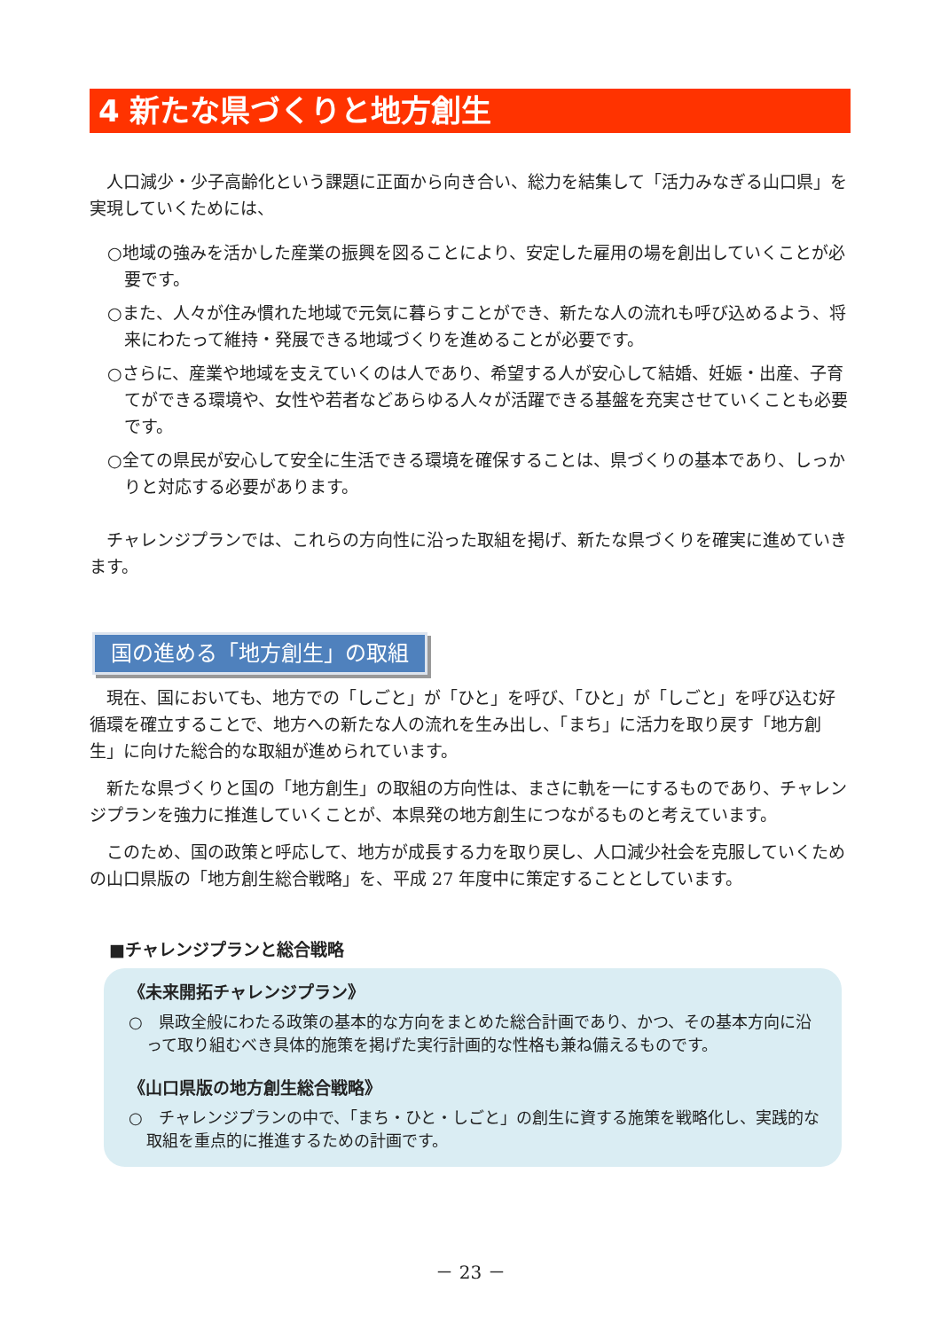4 新たな県づくりと地方創生
人口減少・少子高齢化という課題に正面から向き合い、総力を結集して「活力みなぎる山口県」を実現していくためには、
○地域の強みを活かした産業の振興を図ることにより、安定した雇用の場を創出していくことが必要です。
○また、人々が住み慣れた地域で元気に暮らすことができ、新たな人の流れも呼び込めるよう、将来にわたって維持・発展できる地域づくりを進めることが必要です。
○さらに、産業や地域を支えていくのは人であり、希望する人が安心して結婚、妊娠・出産、子育てができる環境や、女性や若者などあらゆる人々が活躍できる基盤を充実させていくことも必要です。
○全ての県民が安心して安全に生活できる環境を確保することは、県づくりの基本であり、しっかりと対応する必要があります。
チャレンジプランでは、これらの方向性に沿った取組を掲げ、新たな県づくりを確実に進めていきます。
国の進める「地方創生」の取組
現在、国においても、地方での「しごと」が「ひと」を呼び、「ひと」が「しごと」を呼び込む好循環を確立することで、地方への新たな人の流れを生み出し、「まち」に活力を取り戻す「地方創生」に向けた総合的な取組が進められています。
新たな県づくりと国の「地方創生」の取組の方向性は、まさに軌を一にするものであり、チャレンジプランを強力に推進していくことが、本県発の地方創生につながるものと考えています。
このため、国の政策と呼応して、地方が成長する力を取り戻し、人口減少社会を克服していくための山口県版の「地方創生総合戦略」を、平成 27 年度中に策定することとしています。
■チャレンジプランと総合戦略
《未来開拓チャレンジプラン》
○　県政全般にわたる政策の基本的な方向をまとめた総合計画であり、かつ、その基本方向に沿って取り組むべき具体的施策を掲げた実行計画的な性格も兼ね備えるものです。
《山口県版の地方創生総合戦略》
○　チャレンジプランの中で、「まち・ひと・しごと」の創生に資する施策を戦略化し、実践的な取組を重点的に推進するための計画です。
－ 23 －